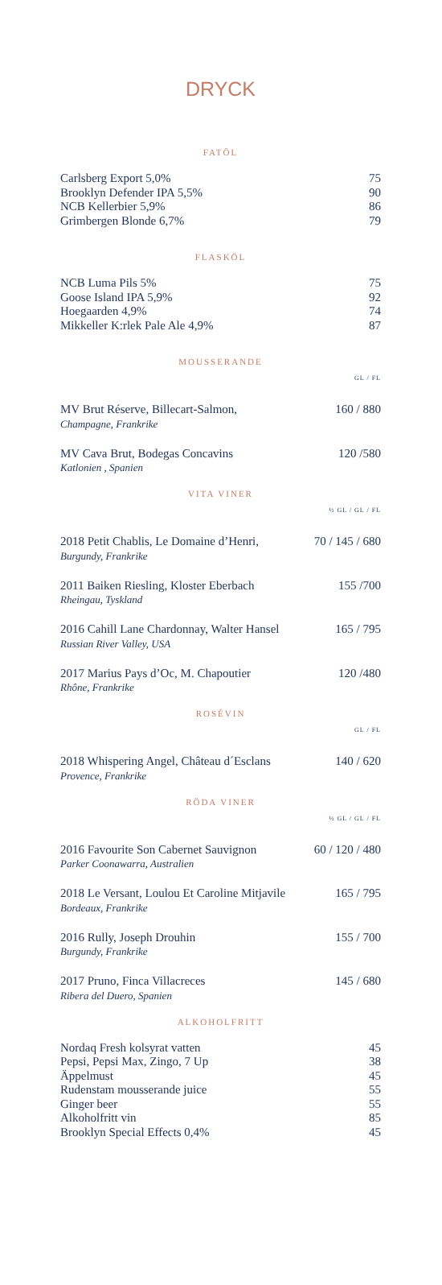DRYCK
FATÖL
Carlsberg Export 5,0% 75
Brooklyn Defender IPA 5,5% 90
NCB Kellerbier 5,9% 86
Grimbergen Blonde 6,7% 79
FLASKÖL
NCB Luma Pils 5% 75
Goose Island IPA 5,9% 92
Hoegaarden 4,9% 74
Mikkeller K:rlek Pale Ale 4,9% 87
MOUSSERANDE
GL / FL
MV Brut Réserve, Billecart-Salmon, 160 / 880
Champagne, Frankrike
MV Cava Brut, Bodegas Concavins 120 /580
Katlonien , Spanien
VITA VINER
½ GL / GL / FL
2018 Petit Chablis, Le Domaine d’Henri, 70 / 145 / 680
Burgundy, Frankrike
2011 Baiken Riesling, Kloster Eberbach 155 /700
Rheingau, Tyskland
2016 Cahill Lane Chardonnay, Walter Hansel 165 / 795
Russian River Valley, USA
2017 Marius Pays d’Oc, M. Chapoutier 120 /480
Rhône, Frankrike
ROSÉVIN
GL / FL
2018 Whispering Angel, Château d´Esclans 140 / 620
Provence, Frankrike
RÖDA VINER
½ GL / GL / FL
2016 Favourite Son Cabernet Sauvignon 60 / 120 / 480
Parker Coonawarra, Australien
2018 Le Versant, Loulou Et Caroline Mitjavile 165 / 795
Bordeaux, Frankrike
2016 Rully, Joseph Drouhin 155 / 700
Burgundy, Frankrike
2017 Pruno, Finca Villacreces 145 / 680
Ribera del Duero, Spanien
ALKOHOLFRITT
Nordaq Fresh kolsyrat vatten 45
Pepsi, Pepsi Max, Zingo, 7 Up 38
Äppelmust 45
Rudenstam mousserande juice 55
Ginger beer 55
Alkoholfritt vin 85
Brooklyn Special Effects 0,4% 45